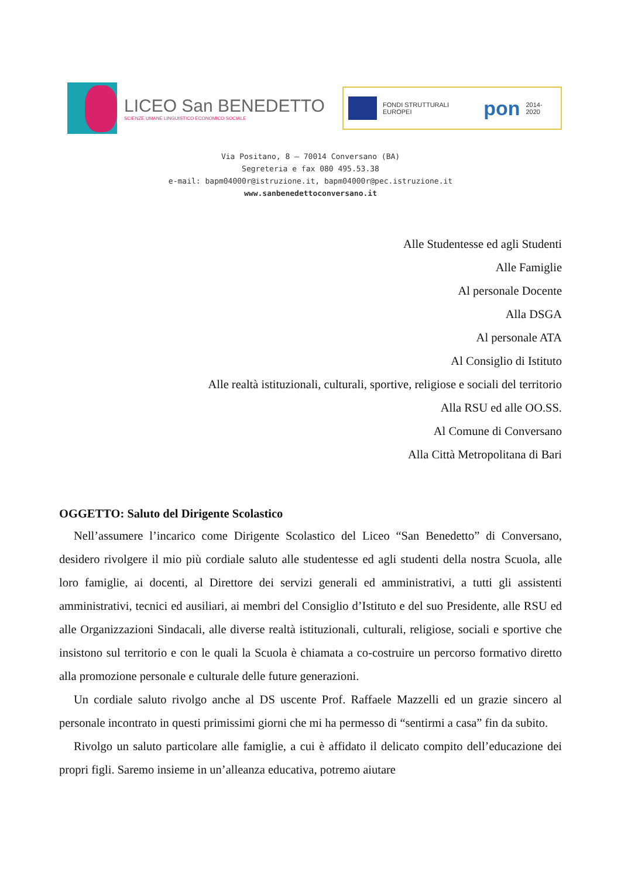LICEO San BENEDETTO
SCIENZE UMANE LINGUISTICO ECONOMICO SOCIALE
FONDI STRUTTURALI EUROPEI pon 2014-2020
Via Positano, 8 – 70014 Conversano (BA)
Segreteria e fax 080 495.53.38
e-mail: bapm04000r@istruzione.it, bapm04000r@pec.istruzione.it
www.sanbenedettoconversano.it
Alle Studentesse ed agli Studenti
Alle Famiglie
Al personale Docente
Alla DSGA
Al personale ATA
Al Consiglio di Istituto
Alle realtà istituzionali, culturali, sportive, religiose e sociali del territorio
Alla RSU ed alle OO.SS.
Al Comune di Conversano
Alla Città Metropolitana di Bari
OGGETTO: Saluto del Dirigente Scolastico
Nell’assumere l’incarico come Dirigente Scolastico del Liceo “San Benedetto” di Conversano, desidero rivolgere il mio più cordiale saluto alle studentesse ed agli studenti della nostra Scuola, alle loro famiglie, ai docenti, al Direttore dei servizi generali ed amministrativi, a tutti gli assistenti amministrativi, tecnici ed ausiliari, ai membri del Consiglio d’Istituto e del suo Presidente, alle RSU ed alle Organizzazioni Sindacali, alle diverse realtà istituzionali, culturali, religiose, sociali e sportive che insistono sul territorio e con le quali la Scuola è chiamata a co-costruire un percorso formativo diretto alla promozione personale e culturale delle future generazioni.
Un cordiale saluto rivolgo anche al DS uscente Prof. Raffaele Mazzelli ed un grazie sincero al personale incontrato in questi primissimi giorni che mi ha permesso di “sentirmi a casa” fin da subito.
Rivolgo un saluto particolare alle famiglie, a cui è affidato il delicato compito dell’educazione dei propri figli. Saremo insieme in un’alleanza educativa, potremo aiutare